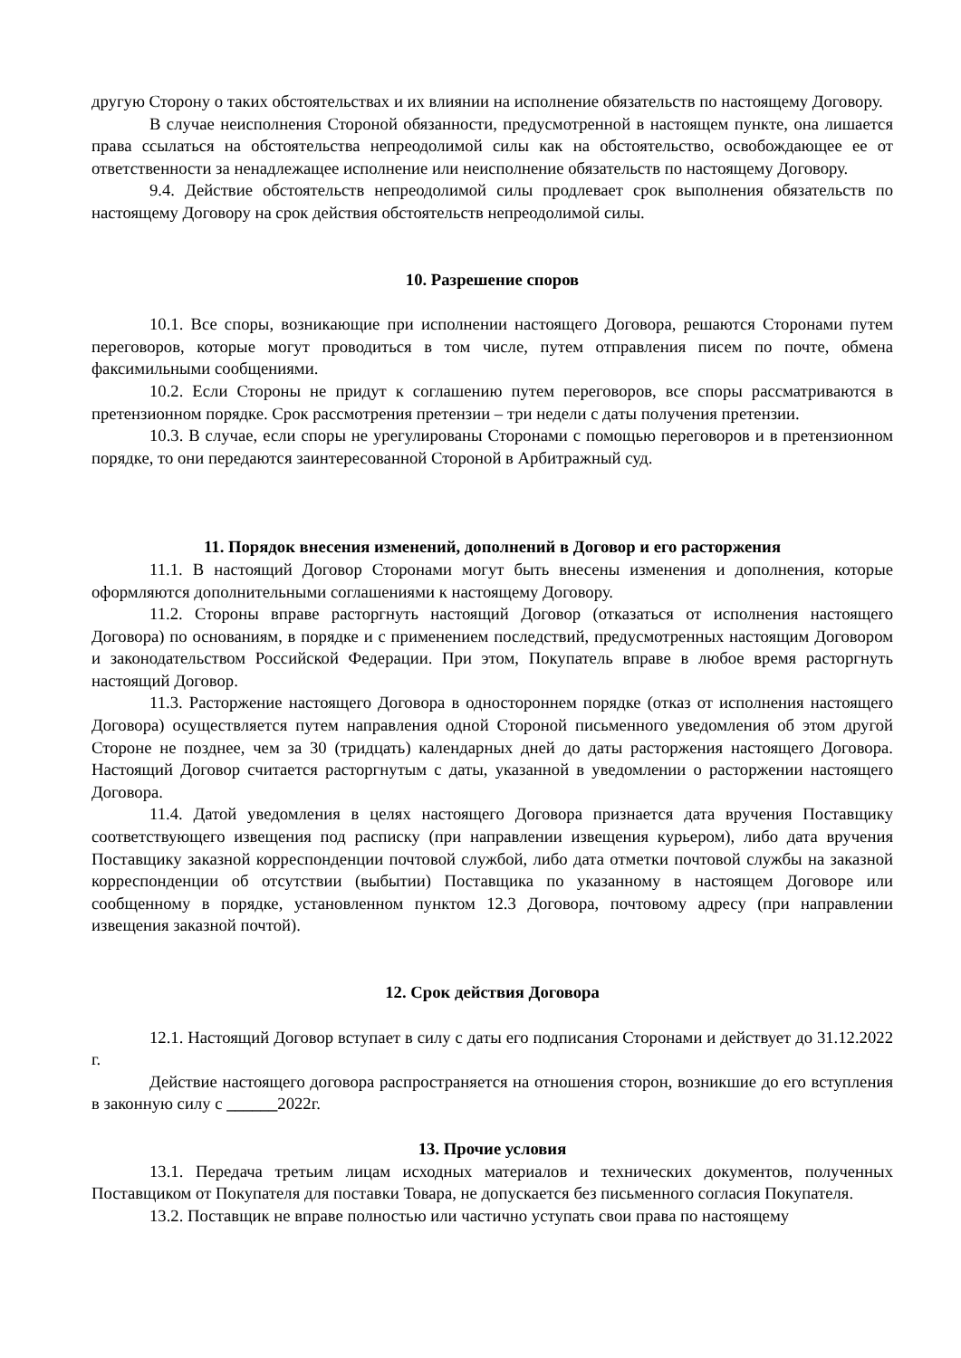другую Сторону о таких обстоятельствах и их влиянии на исполнение обязательств по настоящему Договору.
В случае неисполнения Стороной обязанности, предусмотренной в настоящем пункте, она лишается права ссылаться на обстоятельства непреодолимой силы как на обстоятельство, освобождающее ее от ответственности за ненадлежащее исполнение или неисполнение обязательств по настоящему Договору.
9.4. Действие обстоятельств непреодолимой силы продлевает срок выполнения обязательств по настоящему Договору на срок действия обстоятельств непреодолимой силы.
10. Разрешение споров
10.1. Все споры, возникающие при исполнении настоящего Договора, решаются Сторонами путем переговоров, которые могут проводиться в том числе, путем отправления писем по почте, обмена факсимильными сообщениями.
10.2. Если Стороны не придут к соглашению путем переговоров, все споры рассматриваются в претензионном порядке. Срок рассмотрения претензии – три недели с даты получения претензии.
10.3. В случае, если споры не урегулированы Сторонами с помощью переговоров и в претензионном порядке, то они передаются заинтересованной Стороной в Арбитражный суд.
11. Порядок внесения изменений, дополнений в Договор и его расторжения
11.1. В настоящий Договор Сторонами могут быть внесены изменения и дополнения, которые оформляются дополнительными соглашениями к настоящему Договору.
11.2. Стороны вправе расторгнуть настоящий Договор (отказаться от исполнения настоящего Договора) по основаниям, в порядке и с применением последствий, предусмотренных настоящим Договором и законодательством Российской Федерации. При этом, Покупатель вправе в любое время расторгнуть настоящий Договор.
11.3. Расторжение настоящего Договора в одностороннем порядке (отказ от исполнения настоящего Договора) осуществляется путем направления одной Стороной письменного уведомления об этом другой Стороне не позднее, чем за 30 (тридцать) календарных дней до даты расторжения настоящего Договора. Настоящий Договор считается расторгнутым с даты, указанной в уведомлении о расторжении настоящего Договора.
11.4. Датой уведомления в целях настоящего Договора признается дата вручения Поставщику соответствующего извещения под расписку (при направлении извещения курьером), либо дата вручения Поставщику заказной корреспонденции почтовой службой, либо дата отметки почтовой службы на заказной корреспонденции об отсутствии (выбытии) Поставщика по указанному в настоящем Договоре или сообщенному в порядке, установленном пунктом 12.3 Договора, почтовому адресу (при направлении извещения заказной почтой).
12. Срок действия Договора
12.1. Настоящий Договор вступает в силу с даты его подписания Сторонами и действует до 31.12.2022 г.
Действие настоящего договора распространяется на отношения сторон, возникшие до его вступления в законную силу с ______2022г.
13. Прочие условия
13.1. Передача третьим лицам исходных материалов и технических документов, полученных Поставщиком от Покупателя для поставки Товара, не допускается без письменного согласия Покупателя.
13.2. Поставщик не вправе полностью или частично уступать свои права по настоящему